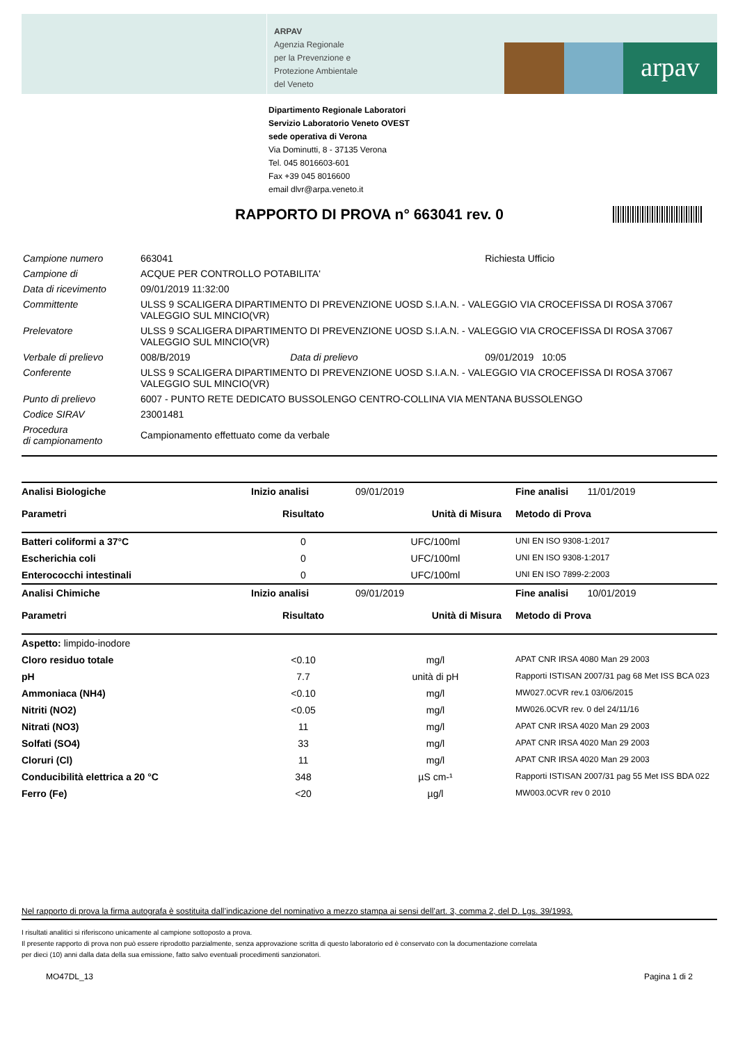ARPAV
Agenzia Regionale
per la Prevenzione e
Protezione Ambientale
del Veneto
arpav
Dipartimento Regionale Laboratori
Servizio Laboratorio Veneto OVEST
sede operativa di Verona
Via Dominutti, 8 - 37135 Verona
Tel. 045 8016603-601
Fax +39 045 8016600
email dlvr@arpa.veneto.it
RAPPORTO DI PROVA n° 663041 rev. 0
| Campione numero | 663041 | | Richiesta Ufficio |
| Campione di | ACQUE PER CONTROLLO POTABILITA' | | |
| Data di ricevimento | 09/01/2019 11:32:00 | | |
| Committente | ULSS 9 SCALIGERA DIPARTIMENTO DI PREVENZIONE UOSD S.I.A.N. - VALEGGIO VIA CROCEFISSA DI ROSA 37067 VALEGGIO SUL MINCIO(VR) | | |
| Prelevatore | ULSS 9 SCALIGERA DIPARTIMENTO DI PREVENZIONE UOSD S.I.A.N. - VALEGGIO VIA CROCEFISSA DI ROSA 37067 VALEGGIO SUL MINCIO(VR) | | |
| Verbale di prelievo | 008/B/2019 | Data di prelievo | 09/01/2019 10:05 |
| Conferente | ULSS 9 SCALIGERA DIPARTIMENTO DI PREVENZIONE UOSD S.I.A.N. - VALEGGIO VIA CROCEFISSA DI ROSA 37067 VALEGGIO SUL MINCIO(VR) | | |
| Punto di prelievo | 6007 - PUNTO RETE DEDICATO BUSSOLENGO CENTRO-COLLINA VIA MENTANA BUSSOLENGO | | |
| Codice SIRAV | 23001481 | | |
| Procedura di campionamento | Campionamento effettuato come da verbale | | |
| Analisi Biologiche | Inizio analisi | 09/01/2019 | Fine analisi 11/01/2019 |
| Parametri | Risultato | Unità di Misura | Metodo di Prova |
| Batteri coliformi a 37°C | 0 | UFC/100ml | UNI EN ISO 9308-1:2017 |
| Escherichia coli | 0 | UFC/100ml | UNI EN ISO 9308-1:2017 |
| Enterococchi intestinali | 0 | UFC/100ml | UNI EN ISO 7899-2:2003 |
| Analisi Chimiche | Inizio analisi | 09/01/2019 | Fine analisi 10/01/2019 |
| Parametri | Risultato | Unità di Misura | Metodo di Prova |
| Aspetto: limpido-inodore | | | |
| Cloro residuo totale | <0.10 | mg/l | APAT CNR IRSA 4080 Man 29 2003 |
| pH | 7.7 | unità di pH | Rapporti ISTISAN 2007/31 pag 68 Met ISS BCA 023 |
| Ammoniaca (NH4) | <0.10 | mg/l | MW027.0CVR rev.1 03/06/2015 |
| Nitriti (NO2) | <0.05 | mg/l | MW026.0CVR rev. 0 del 24/11/16 |
| Nitrati (NO3) | 11 | mg/l | APAT CNR IRSA 4020 Man 29 2003 |
| Solfati (SO4) | 33 | mg/l | APAT CNR IRSA 4020 Man 29 2003 |
| Cloruri (Cl) | 11 | mg/l | APAT CNR IRSA 4020 Man 29 2003 |
| Conducibilità elettrica a 20 °C | 348 | µS cm-¹ | Rapporti ISTISAN 2007/31 pag 55 Met ISS BDA 022 |
| Ferro (Fe) | <20 | µg/l | MW003.0CVR rev 0 2010 |
Nel rapporto di prova la firma autografa è sostituita dall’indicazione del nominativo a mezzo stampa ai sensi dell’art. 3, comma 2, del D. Lgs. 39/1993.
I risultati analitici si riferiscono unicamente al campione sottoposto a prova.
Il presente rapporto di prova non può essere riprodotto parzialmente, senza approvazione scritta di questo laboratorio ed è conservato con la documentazione correlata
per dieci (10) anni dalla data della sua emissione, fatto salvo eventuali procedimenti sanzionatori.
MO47DL_13 Pagina 1 di 2